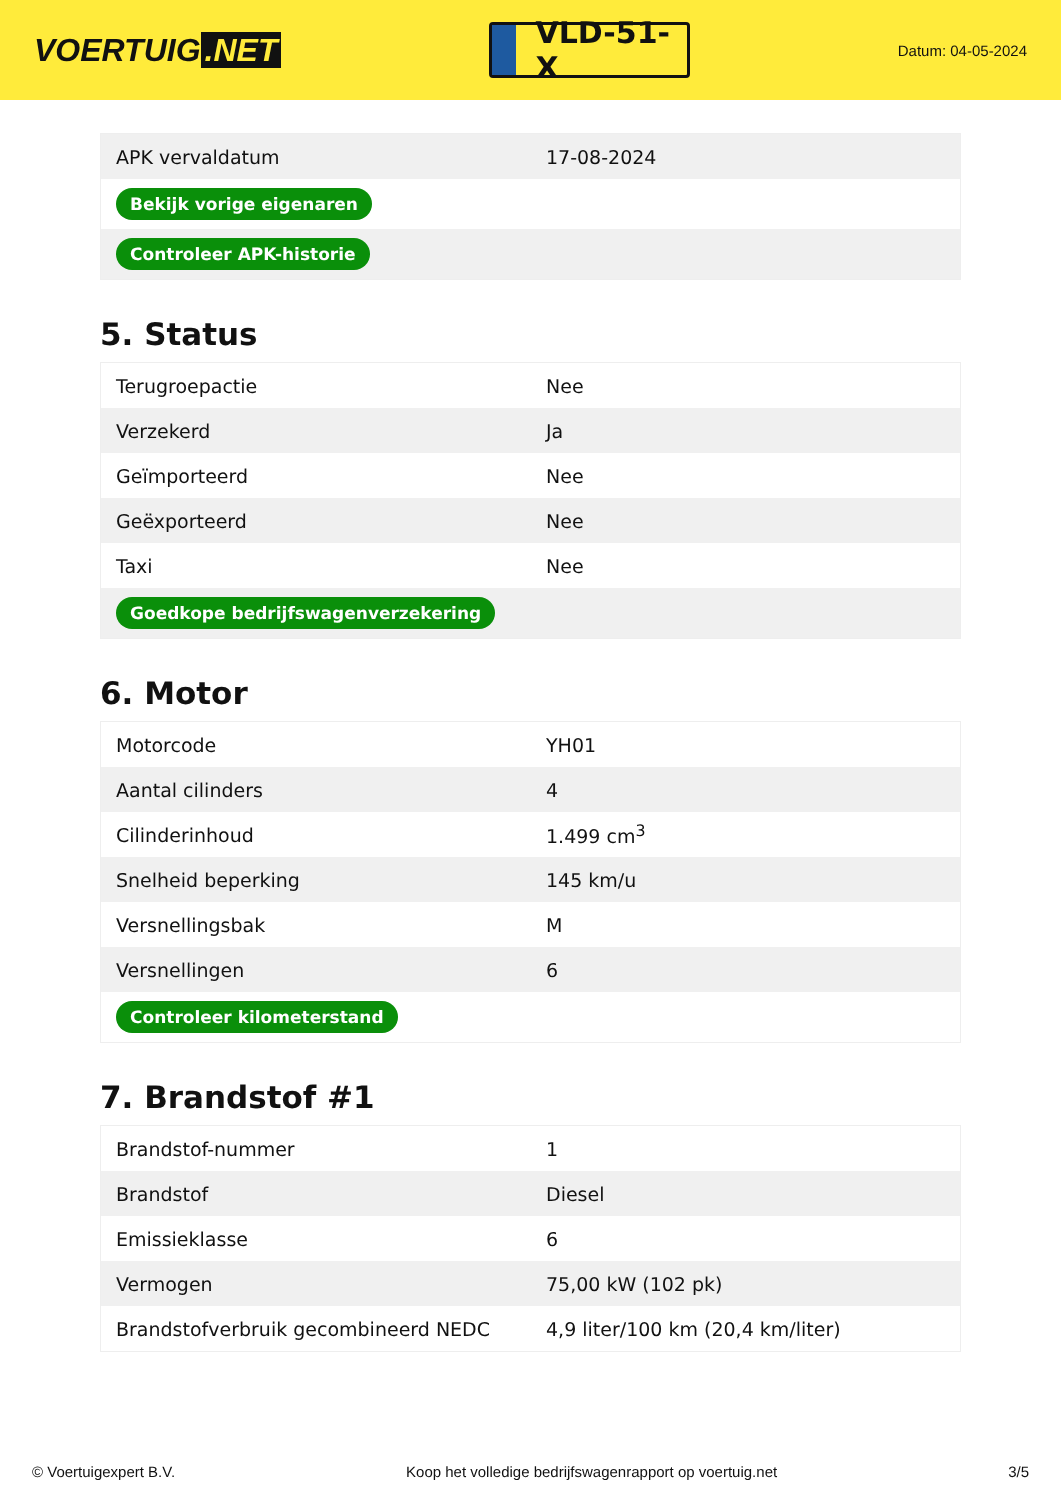VOERTUIG.NET
VLD-51-X
Datum: 04-05-2024
| APK vervaldatum | 17-08-2024 |
| Bekijk vorige eigenaren | |
| Controleer APK-historie | |
5. Status
| Terugroepactie | Nee |
| Verzekerd | Ja |
| Geïmporteerd | Nee |
| Geëxporteerd | Nee |
| Taxi | Nee |
| Goedkope bedrijfswagenverzekering | |
6. Motor
| Motorcode | YH01 |
| Aantal cilinders | 4 |
| Cilinderinhoud | 1.499 cm<sup>3</sup> |
| Snelheid beperking | 145 km/u |
| Versnellingsbak | M |
| Versnellingen | 6 |
| Controleer kilometerstand | |
7. Brandstof #1
| Brandstof-nummer | 1 |
| Brandstof | Diesel |
| Emissieklasse | 6 |
| Vermogen | 75,00 kW (102 pk) |
| Brandstofverbruik gecombineerd NEDC | 4,9 liter/100 km (20,4 km/liter) |
© Voertuigexpert B.V. Koop het volledige bedrijfswagenrapport op voertuig.net 3/5